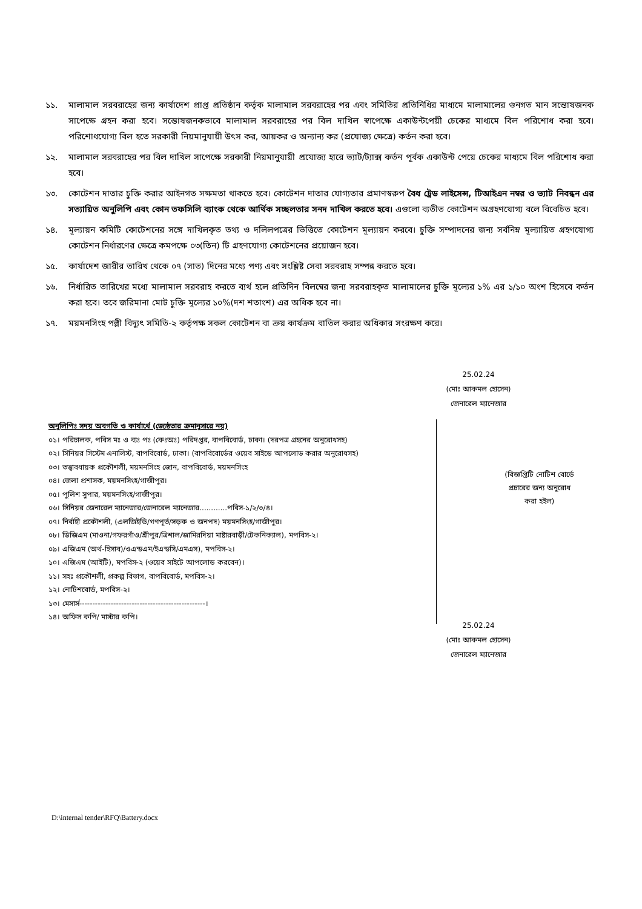১১. মালামাল সরবরাহের জন্য কার্যাদেশ প্রাপ্ত প্রতিষ্ঠান কর্তৃক মালামাল সরবরাহের পর এবং সমিতির প্রতিনিধির মাধ্যমে মালামালের গুনগত মান সন্তোষজনক সাপেক্ষে গ্রহন করা হবে। সন্তোষজনকভাবে মালামাল সরবরাহের পর বিল দাখিল স্বাপেক্ষে একাউন্টপেয়ী চেকের মাধ্যমে বিল পরিশোধ করা হবে। পরিশোধযোগ্য বিল হতে সরকারী নিয়মানুযায়ী উৎস কর, আয়কর ও অন্যান্য কর (প্রযোজ্য ক্ষেত্রে) কর্তন করা হবে।
১২. মালামাল সরবরাহের পর বিল দাখিল সাপেক্ষে সরকারী নিয়মানুযায়ী প্রযোজ্য হারে ভ্যাট/ট্যাক্স কর্তন পূর্বক একাউন্ট পেয়ে চেকের মাধ্যমে বিল পরিশোধ করা হবে।
১৩. কোটেশন দাতার চুক্তি করার আইনগত সক্ষমতা থাকতে হবে। কোটেশন দাতার যোগ্যতার প্রমাণস্বরুপ বৈধ ট্রেড লাইসেন্স, টিআইএন নম্বর ও ভ্যাট নিবন্ধন এর সত্যায়িত অনুলিপি এবং কোন তফসিলি ব্যাংক থেকে আর্থিক সচ্ছলতার সনদ দাখিল করতে হবে। এগুলো ব্যতীত কোটেশন অগ্রহণযোগ্য বলে বিবেচিত হবে।
১৪. মূল্যায়ন কমিটি কোটেশনের সঙ্গে দাখিলকৃত তথ্য ও দলিলপত্রের ভিত্তিতে কোটেশন মূল্যায়ন করবে। চুক্তি সম্পাদনের জন্য সর্বনিম্ন মূল্যায়িত গ্রহণযোগ্য কোটেশন নির্ধারণের ক্ষেত্রে কমপক্ষে ০৩(তিন) টি গ্রহণযোগ্য কোটেশনের প্রয়োজন হবে।
১৫. কার্যাদেশ জারীর তারিখ থেকে ০৭ (সাত) দিনের মধ্যে পণ্য এবং সংশ্লিষ্ট সেবা সরবরাহ সম্পন্ন করতে হবে।
১৬. নির্ধারিত তারিখের মধ্যে মালামাল সরবরাহ করতে ব্যর্থ হলে প্রতিদিন বিলম্বের জন্য সরবরাহকৃত মালামালের চুক্তি মূল্যের ১% এর ১/১০ অংশ হিসেবে কর্তন করা হবে। তবে জরিমানা মোট চুক্তি মূল্যের ১০%(দশ শতাংশ) এর অধিক হবে না।
১৭. ময়মনসিংহ পল্লী বিদ্যুৎ সমিতি-২ কর্তৃপক্ষ সকল কোটেশন বা ক্রয় কার্যক্রম বাতিল করার অধিকার সংরক্ষণ করে।
25.02.24
(মোঃ আকমল হোসেন)
জেনারেল ম্যানেজার
অনুলিপিঃ সদয় অবগতি ও কার্যার্থে (জ্যেষ্ঠতার ক্রমানুসারে নয়)
০১। পরিচালক, পবিস মঃ ও ব্যঃ পঃ (কেঃঅঃ) পরিদপ্তর, বাপবিবোর্ড, ঢাকা। (দরপত্র গ্রহনের অনুরোধসহ)
০২। সিনিয়র সিস্টেম এনালিস্ট, বাপবিবোর্ড, ঢাকা। (বাপবিবোর্ডের ওয়েব সাইডে আপলোড করার অনুরোধসহ)
০৩। তত্ত্বাবধায়ক প্রকৌশলী, ময়মনসিংহ জোন, বাপবিবোর্ড, ময়মনসিংহ
০৪। জেলা প্রশাসক, ময়মনসিংহ/গাজীপুর।
০৫। পুলিশ সুপার, ময়মনসিংহ/গাজীপুর।
০৬। সিনিয়র জেনারেল ম্যানেজার/জেনারেল ম্যানেজার............পবিস-১/২/৩/৪।
০৭। নির্বাহী প্রকৌশলী, (এলজিইডি/গণপূর্ত/সড়ক ও জনপদ) ময়মনসিংহ/গাজীপুর।
০৮। ডিজিএম (মাওনা/গফরগাঁও/শ্রীপুর/ত্রিশাল/জামিরদিয়া মাষ্টারবাড়ী/টেকনিক্যাল), মপবিস-২।
০৯। এজিএম (অর্থ-হিসাব)/ওএন্ডএম/ইএন্ডসি/এমএস), মপবিস-২।
১০। এজিএম (আইটি), মপবিস-২ (ওয়েব সাইটে আপলোড করবেন)।
১১। সহঃ প্রকৌশলী, প্রকল্প বিভাগ, বাপবিবোর্ড, মপবিস-২।
১২। নোটিশবোর্ড, মপবিস-২।
১৩। মেসার্স------------------------------------------------।
১৪। অফিস কপি/ মাস্টার কপি।
(বিজ্ঞপ্তিটি নোটিশ বোর্ডে
প্রচারের জন্য অনুরোধ
করা হইল)
25.02.24
(মোঃ আকমল হোসেন)
জেনারেল ম্যানেজার
D:\internal tender\RFQ\Battery.docx